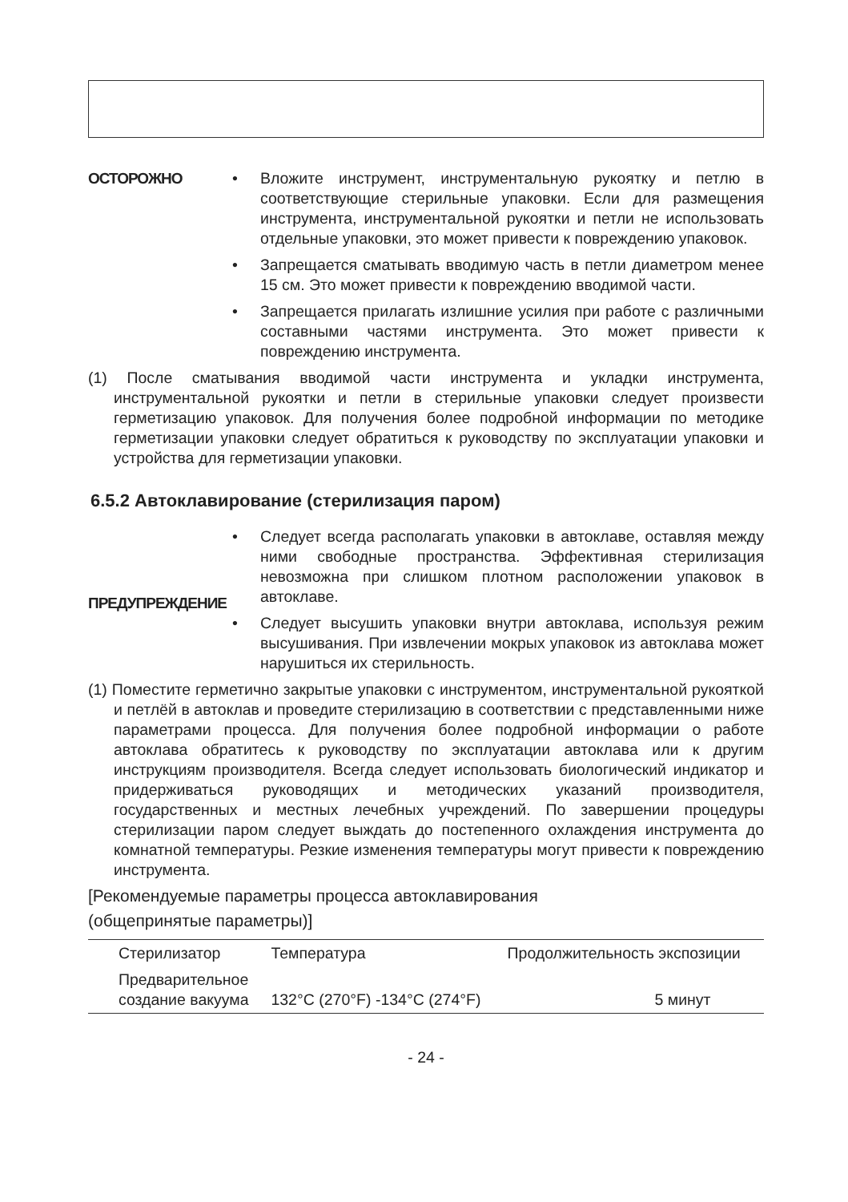ОСТОРОЖНО • Вложите инструмент, инструментальную рукоятку и петлю в соответствующие стерильные упаковки. Если для размещения инструмента, инструментальной рукоятки и петли не использовать отдельные упаковки, это может привести к повреждению упаковок.
• Запрещается сматывать вводимую часть в петли диаметром менее 15 см. Это может привести к повреждению вводимой части.
• Запрещается прилагать излишние усилия при работе с различными составными частями инструмента. Это может привести к повреждению инструмента.
(1) После сматывания вводимой части инструмента и укладки инструмента, инструментальной рукоятки и петли в стерильные упаковки следует произвести герметизацию упаковок. Для получения более подробной информации по методике герметизации упаковки следует обратиться к руководству по эксплуатации упаковки и устройства для герметизации упаковки.
6.5.2 Автоклавирование (стерилизация паром)
ПРЕДУПРЕЖДЕНИЕ • Следует всегда располагать упаковки в автоклаве, оставляя между ними свободные пространства. Эффективная стерилизация невозможна при слишком плотном расположении упаковок в автоклаве.
• Следует высушить упаковки внутри автоклава, используя режим высушивания. При извлечении мокрых упаковок из автоклава может нарушиться их стерильность.
(1) Поместите герметично закрытые упаковки с инструментом, инструментальной рукояткой и петлёй в автоклав и проведите стерилизацию в соответствии с представленными ниже параметрами процесса. Для получения более подробной информации о работе автоклава обратитесь к руководству по эксплуатации автоклава или к другим инструкциям производителя. Всегда следует использовать биологический индикатор и придерживаться руководящих и методических указаний производителя, государственных и местных лечебных учреждений. По завершении процедуры стерилизации паром следует выждать до постепенного охлаждения инструмента до комнатной температуры. Резкие изменения температуры могут привести к повреждению инструмента.
[Рекомендуемые параметры процесса автоклавирования
(общепринятые параметры)]
| Стерилизатор | Температура | Продолжительность экспозиции |
| --- | --- | --- |
| Предварительное создание вакуума | 132°C (270°F) -134°C (274°F) | 5 минут |
- 24 -